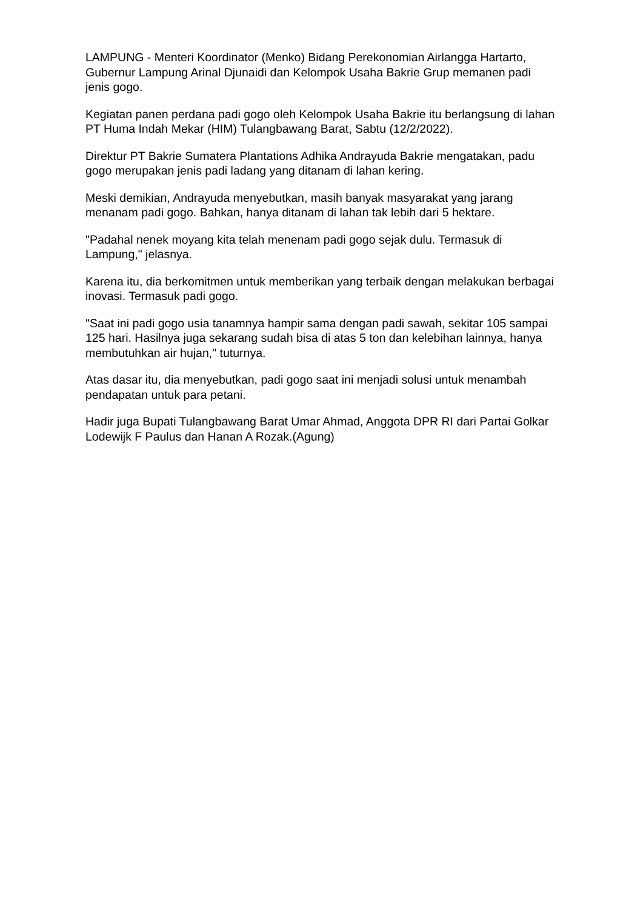LAMPUNG - Menteri Koordinator (Menko) Bidang Perekonomian Airlangga Hartarto, Gubernur Lampung Arinal Djunaidi dan Kelompok Usaha Bakrie Grup memanen padi jenis gogo.
Kegiatan panen perdana padi gogo oleh Kelompok Usaha Bakrie itu berlangsung di lahan PT Huma Indah Mekar (HIM) Tulangbawang Barat, Sabtu (12/2/2022).
Direktur PT Bakrie Sumatera Plantations Adhika Andrayuda Bakrie mengatakan, padu gogo merupakan jenis padi ladang yang ditanam di lahan kering.
Meski demikian, Andrayuda menyebutkan, masih banyak masyarakat yang jarang menanam padi gogo. Bahkan, hanya ditanam di lahan tak lebih dari 5 hektare.
"Padahal nenek moyang kita telah menenam padi gogo sejak dulu. Termasuk di Lampung," jelasnya.
Karena itu, dia berkomitmen untuk memberikan yang terbaik dengan melakukan berbagai inovasi. Termasuk padi gogo.
"Saat ini padi gogo usia tanamnya hampir sama dengan padi sawah, sekitar 105 sampai 125 hari. Hasilnya juga sekarang sudah bisa di atas 5 ton dan kelebihan lainnya, hanya membutuhkan air hujan," tuturnya.
Atas dasar itu, dia menyebutkan, padi gogo saat ini menjadi solusi untuk menambah pendapatan untuk para petani.
Hadir juga Bupati Tulangbawang Barat Umar Ahmad, Anggota DPR RI dari Partai Golkar Lodewijk F Paulus dan Hanan A Rozak.(Agung)